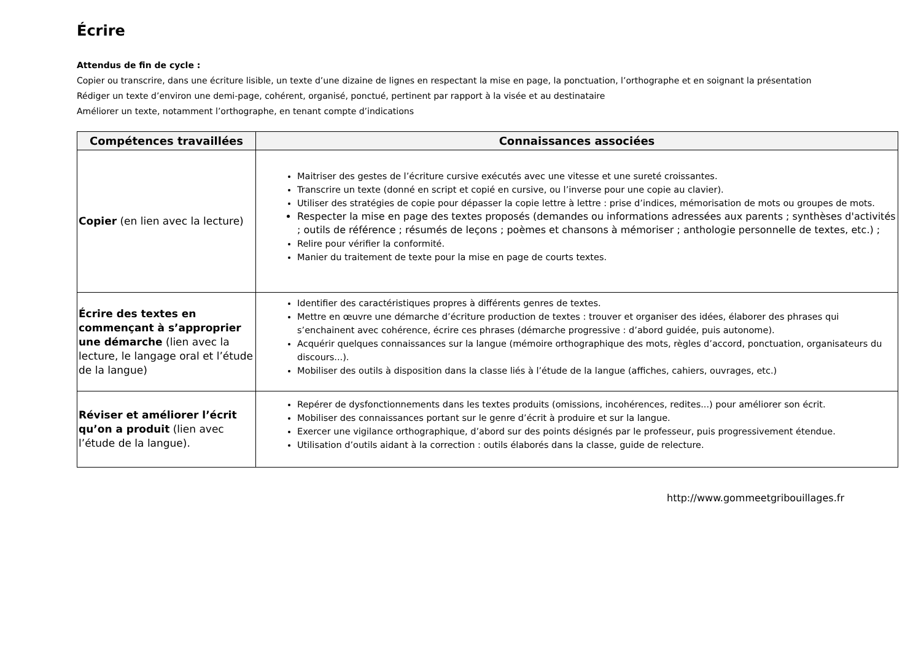Écrire
Attendus de fin de cycle :
Copier ou transcrire, dans une écriture lisible, un texte d’une dizaine de lignes en respectant la mise en page, la ponctuation, l’orthographe et en soignant la présentation
Rédiger un texte d’environ une demi-page, cohérent, organisé, ponctué, pertinent par rapport à la visée et au destinataire
Améliorer un texte, notamment l’orthographe, en tenant compte d’indications
| Compétences travaillées | Connaissances associées |
| --- | --- |
| Copier (en lien avec la lecture) | Maitriser des gestes de l’écriture cursive exécutés avec une vitesse et une sureté croissantes. Transcrire un texte (donné en script et copié en cursive, ou l’inverse pour une copie au clavier). Utiliser des stratégies de copie pour dépasser la copie lettre à lettre : prise d’indices, mémorisation de mots ou groupes de mots. Respecter la mise en page des textes proposés (demandes ou informations adressées aux parents ; synthèses d'activités ; outils de référence ; résumés de leçons ; poèmes et chansons à mémoriser ; anthologie personnelle de textes, etc.) ; Relire pour vérifier la conformité. Manier du traitement de texte pour la mise en page de courts textes. |
| Écrire des textes en commençant à s’approprier une démarche (lien avec la lecture, le langage oral et l’étude de la langue) | Identifier des caractéristiques propres à différents genres de textes. Mettre en œuvre une démarche d’écriture production de textes : trouver et organiser des idées, élaborer des phrases qui s’enchainent avec cohérence, écrire ces phrases (démarche progressive : d’abord guidée, puis autonome). Acquérir quelques connaissances sur la langue (mémoire orthographique des mots, règles d’accord, ponctuation, organisateurs du discours...). Mobiliser des outils à disposition dans la classe liés à l’étude de la langue (affiches, cahiers, ouvrages, etc.) |
| Réviser et améliorer l’écrit qu’on a produit (lien avec l’étude de la langue). | Repérer de dysfonctionnements dans les textes produits (omissions, incohérences, redites...) pour améliorer son écrit. Mobiliser des connaissances portant sur le genre d’écrit à produire et sur la langue. Exercer une vigilance orthographique, d’abord sur des points désignés par le professeur, puis progressivement étendue. Utilisation d’outils aidant à la correction : outils élaborés dans la classe, guide de relecture. |
http://www.gommeetgribouillages.fr